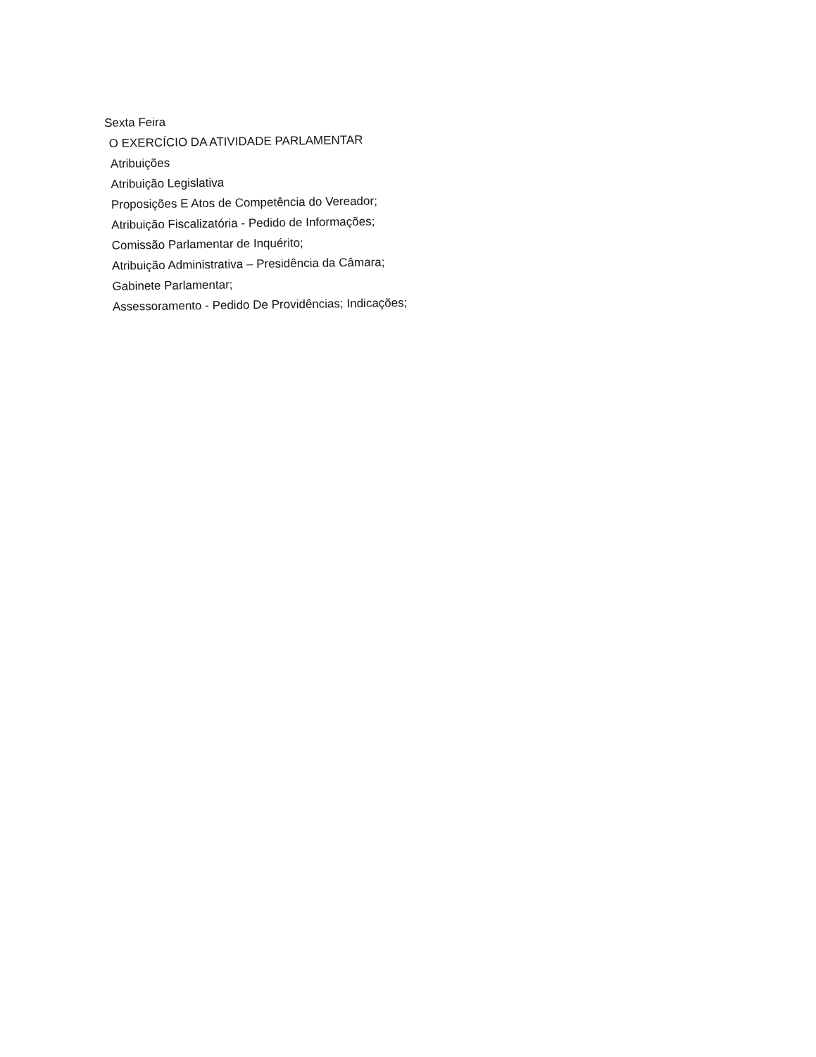Sexta Feira
O EXERCÍCIO DA ATIVIDADE PARLAMENTAR
Atribuições
Atribuição Legislativa
Proposições E Atos de Competência do Vereador;
Atribuição Fiscalizatória - Pedido de Informações;
Comissão Parlamentar de Inquérito;
Atribuição Administrativa – Presidência da Câmara;
Gabinete Parlamentar;
Assessoramento - Pedido De Providências; Indicações;